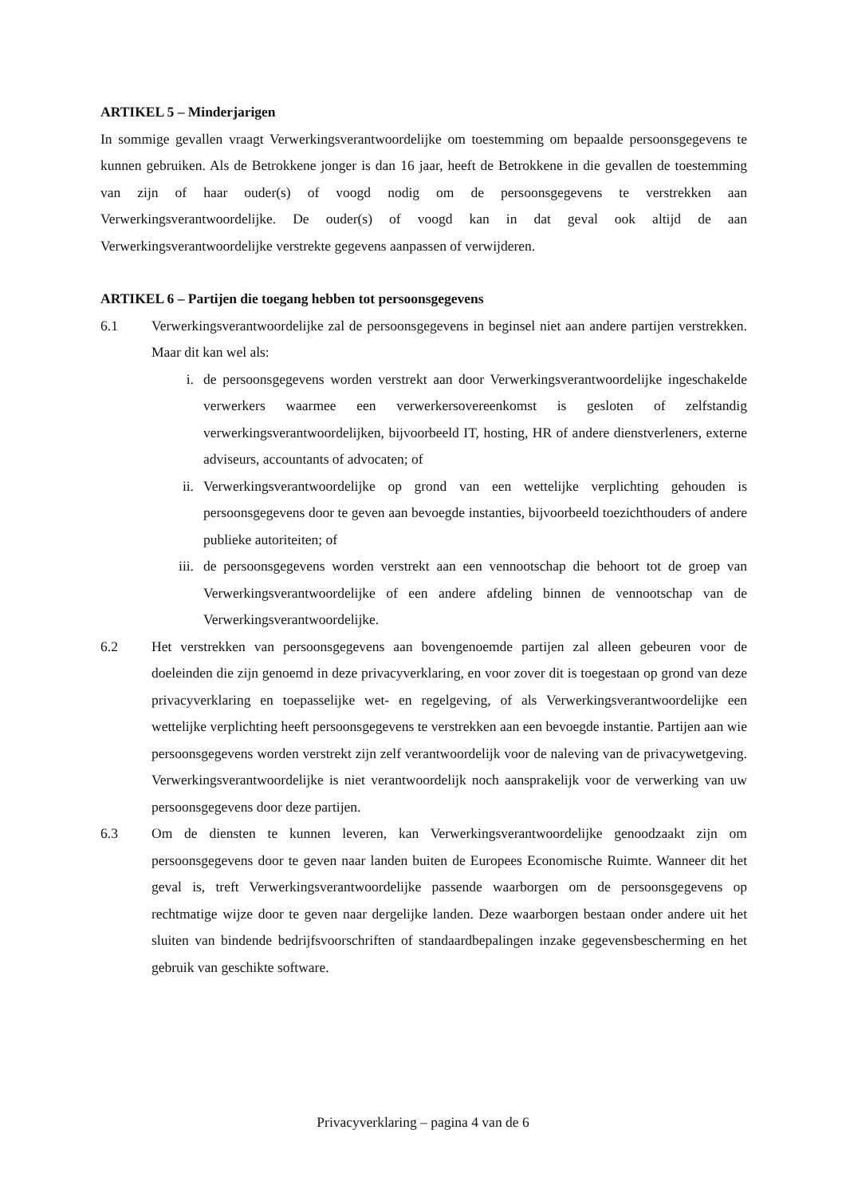ARTIKEL 5 – Minderjarigen
In sommige gevallen vraagt Verwerkingsverantwoordelijke om toestemming om bepaalde persoonsgegevens te kunnen gebruiken. Als de Betrokkene jonger is dan 16 jaar, heeft de Betrokkene in die gevallen de toestemming van zijn of haar ouder(s) of voogd nodig om de persoonsgegevens te verstrekken aan Verwerkingsverantwoordelijke. De ouder(s) of voogd kan in dat geval ook altijd de aan Verwerkingsverantwoordelijke verstrekte gegevens aanpassen of verwijderen.
ARTIKEL 6 – Partijen die toegang hebben tot persoonsgegevens
6.1 Verwerkingsverantwoordelijke zal de persoonsgegevens in beginsel niet aan andere partijen verstrekken. Maar dit kan wel als:
i. de persoonsgegevens worden verstrekt aan door Verwerkingsverantwoordelijke ingeschakelde verwerkers waarmee een verwerkersovereenkomst is gesloten of zelfstandig verwerkingsverantwoordelijken, bijvoorbeeld IT, hosting, HR of andere dienstverleners, externe adviseurs, accountants of advocaten; of
ii. Verwerkingsverantwoordelijke op grond van een wettelijke verplichting gehouden is persoonsgegevens door te geven aan bevoegde instanties, bijvoorbeeld toezichthouders of andere publieke autoriteiten; of
iii. de persoonsgegevens worden verstrekt aan een vennootschap die behoort tot de groep van Verwerkingsverantwoordelijke of een andere afdeling binnen de vennootschap van de Verwerkingsverantwoordelijke.
6.2 Het verstrekken van persoonsgegevens aan bovengenoemde partijen zal alleen gebeuren voor de doeleinden die zijn genoemd in deze privacyverklaring, en voor zover dit is toegestaan op grond van deze privacyverklaring en toepasselijke wet- en regelgeving, of als Verwerkingsverantwoordelijke een wettelijke verplichting heeft persoonsgegevens te verstrekken aan een bevoegde instantie. Partijen aan wie persoonsgegevens worden verstrekt zijn zelf verantwoordelijk voor de naleving van de privacywetgeving. Verwerkingsverantwoordelijke is niet verantwoordelijk noch aansprakelijk voor de verwerking van uw persoonsgegevens door deze partijen.
6.3 Om de diensten te kunnen leveren, kan Verwerkingsverantwoordelijke genoodzaakt zijn om persoonsgegevens door te geven naar landen buiten de Europees Economische Ruimte. Wanneer dit het geval is, treft Verwerkingsverantwoordelijke passende waarborgen om de persoonsgegevens op rechtmatige wijze door te geven naar dergelijke landen. Deze waarborgen bestaan onder andere uit het sluiten van bindende bedrijfsvoorschriften of standaardbepalingen inzake gegevensbescherming en het gebruik van geschikte software.
Privacyverklaring – pagina 4 van de 6